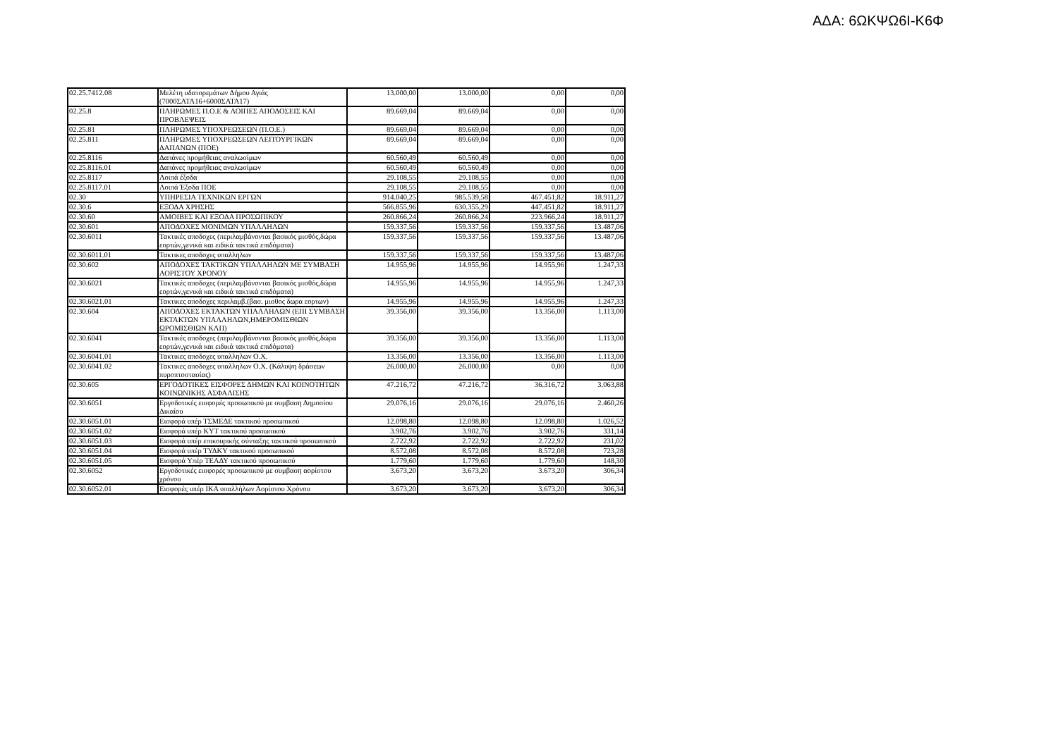ΑΔΑ: 6ΩΚΨΩ6Ι-Κ6Φ
| 02.25.7412.08 | Μελέτη υδατορεμάτων Δήμου Αγιάς (7000ΣΑΤΑ16+6000ΣΑΤΑ17) | 13.000,00 | 13.000,00 | 0,00 | 0,00 |
| 02.25.8 | ΠΛΗΡΩΜΕΣ Π.Ο.Ε & ΛΟΙΠΕΣ ΑΠΟΔΟΣΕΙΣ ΚΑΙ ΠΡΟΒΛΕΨΕΙΣ | 89.669,04 | 89.669,04 | 0,00 | 0,00 |
| 02.25.81 | ΠΛΗΡΩΜΕΣ ΥΠΟΧΡΕΩΣΕΩΝ (Π.Ο.Ε.) | 89.669,04 | 89.669,04 | 0,00 | 0,00 |
| 02.25.811 | ΠΛΗΡΩΜΕΣ ΥΠΟΧΡΕΩΣΕΩΝ ΛΕΙΤΟΥΡΓΙΚΩΝ ΔΑΠΑΝΩΝ (ΠΟΕ) | 89.669,04 | 89.669,04 | 0,00 | 0,00 |
| 02.25.8116 | Δαπάνες προμήθειας αναλωσίμων | 60.560,49 | 60.560,49 | 0,00 | 0,00 |
| 02.25.8116.01 | Δαπάνες προμήθειας αναλωσίμων | 60.560,49 | 60.560,49 | 0,00 | 0,00 |
| 02.25.8117 | Λοιπά έξοδα | 29.108,55 | 29.108,55 | 0,00 | 0,00 |
| 02.25.8117.01 | Λοιπά Έξοδα ΠΟΕ | 29.108,55 | 29.108,55 | 0,00 | 0,00 |
| 02.30 | ΥΠΗΡΕΣΙΑ ΤΕΧΝΙΚΩΝ ΕΡΓΩΝ | 914.040,25 | 985.539,58 | 467.451,82 | 18.911,27 |
| 02.30.6 | ΕΞΟΔΑ ΧΡΗΣΗΣ | 566.855,96 | 630.355,29 | 447.451,82 | 18.911,27 |
| 02.30.60 | ΑΜΟΙΒΕΣ ΚΑΙ ΕΞΟΔΑ ΠΡΟΣΩΠΙΚΟΥ | 260.866,24 | 260.866,24 | 223.966,24 | 18.911,27 |
| 02.30.601 | ΑΠΟΔΟΧΕΣ ΜΟΝΙΜΩΝ ΥΠΑΛΛΗΛΩΝ | 159.337,56 | 159.337,56 | 159.337,56 | 13.487,06 |
| 02.30.6011 | Τακτικές αποδοχες (περιλαμβάνονται βασικός μισθός,δώρα εορτών,γενικά και ειδικά τακτικά επιδόματα) | 159.337,56 | 159.337,56 | 159.337,56 | 13.487,06 |
| 02.30.6011.01 | Τακτικες αποδοχες υπαλληλων | 159.337,56 | 159.337,56 | 159.337,56 | 13.487,06 |
| 02.30.602 | ΑΠΟΔΟΧΕΣ ΤΑΚΤΙΚΩΝ ΥΠΑΛΛΗΛΩΝ ΜΕ ΣΥΜΒΑΣΗ ΑΟΡΙΣΤΟΥ ΧΡΟΝΟΥ | 14.955,96 | 14.955,96 | 14.955,96 | 1.247,33 |
| 02.30.6021 | Τακτικές αποδοχες (περιλαμβάνονται βασικός μισθός,δώρα εορτών,γενικά και ειδικά τακτικά επιδόματα) | 14.955,96 | 14.955,96 | 14.955,96 | 1.247,33 |
| 02.30.6021.01 | Τακτικες αποδοχες περιλαμβ.(βασ. μισθος δωρα εορτων) | 14.955,96 | 14.955,96 | 14.955,96 | 1.247,33 |
| 02.30.604 | ΑΠΟΔΟΧΕΣ ΕΚΤΑΚΤΩΝ ΥΠΑΛΛΗΛΩΝ (ΕΠΙ ΣΥΜΒΑΣΗ ΕΚΤΑΚΤΩΝ ΥΠΑΛΛΗΛΩΝ,ΗΜΕΡΟΜΙΣΘΙΩΝ ΩΡΟΜΙΣΘΙΩΝ ΚΛΠ) | 39.356,00 | 39.356,00 | 13.356,00 | 1.113,00 |
| 02.30.6041 | Τακτικές αποδοχες (περιλαμβάνονται βασικός μισθός,δώρα εορτών,γενικά και ειδικά τακτικά επιδόματα) | 39.356,00 | 39.356,00 | 13.356,00 | 1.113,00 |
| 02.30.6041.01 | Τακτικες αποδοχες υπαλληλων Ο.Χ. | 13.356,00 | 13.356,00 | 13.356,00 | 1.113,00 |
| 02.30.6041.02 | Τακτικες αποδοχες υπαλληλων Ο.Χ. (Κάλυψη δράσεων πυροπτοστασίας) | 26.000,00 | 26.000,00 | 0,00 | 0,00 |
| 02.30.605 | ΕΡΓΟΔΟΤΙΚΕΣ ΕΙΣΦΟΡΕΣ ΔΗΜΩΝ ΚΑΙ ΚΟΙΝΟΤΗΤΩΝ ΚΟΙΝΩΝΙΚΗΣ ΑΣΦΑΛΙΣΗΣ | 47.216,72 | 47.216,72 | 36.316,72 | 3.063,88 |
| 02.30.6051 | Εργοδοτικές εισφορές προσωπικού με συμβαση Δημοσίου Δικαίου | 29.076,16 | 29.076,16 | 29.076,16 | 2.460,26 |
| 02.30.6051.01 | Εισφορά υπέρ ΤΣΜΕΔΕ τακτικού προσωπικού | 12.098,80 | 12.098,80 | 12.098,80 | 1.026,52 |
| 02.30.6051.02 | Εισφορά υπέρ ΚΥΤ τακτικού προσωπικού | 3.902,76 | 3.902,76 | 3.902,76 | 331,14 |
| 02.30.6051.03 | Εισφορά υπέρ επικουρικής σύνταξης τακτικού προσωπικού | 2.722,92 | 2.722,92 | 2.722,92 | 231,02 |
| 02.30.6051.04 | Εισφορά υπέρ ΤΥΔΚΥ τακτικού προσωπικού | 8.572,08 | 8.572,08 | 8.572,08 | 723,28 |
| 02.30.6051.05 | Εισφορά Υπέρ ΤΕΑΔΥ τακτικού προσωπικού | 1.779,60 | 1.779,60 | 1.779,60 | 148,30 |
| 02.30.6052 | Εργοδοτικές εισφορές προσωπικού με συμβαση αορίστου χρόνου | 3.673,20 | 3.673,20 | 3.673,20 | 306,34 |
| 02.30.6052.01 | Εισφορές υπέρ ΙΚΑ υπαλλήλων Αορίστου Χρόνου | 3.673,20 | 3.673,20 | 3.673,20 | 306,34 |